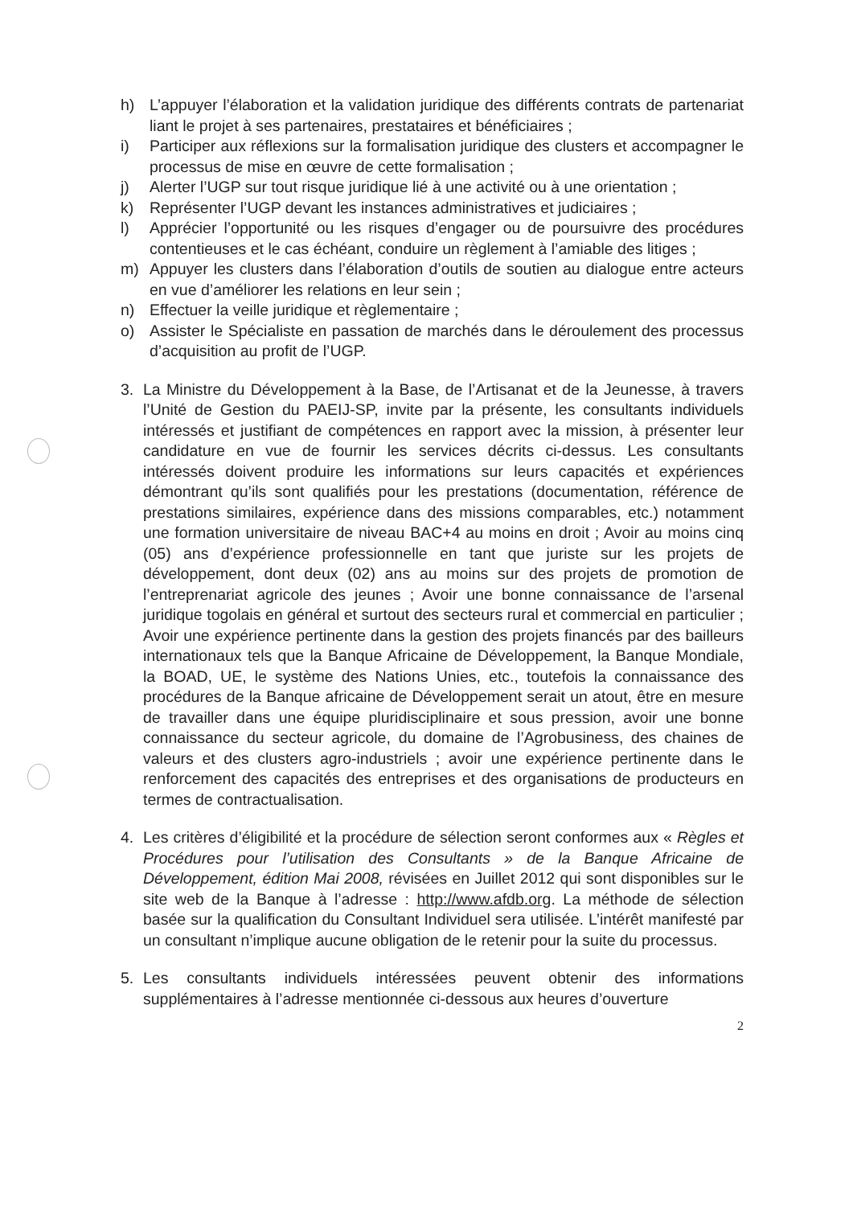h) L’appuyer l’élaboration et la validation juridique des différents contrats de partenariat liant le projet à ses partenaires, prestataires et bénéficiaires ;
i) Participer aux réflexions sur la formalisation juridique des clusters et accompagner le processus de mise en œuvre de cette formalisation ;
j) Alerter l’UGP sur tout risque juridique lié à une activité ou à une orientation ;
k) Représenter l’UGP devant les instances administratives et judiciaires ;
l) Apprécier l’opportunité ou les risques d’engager ou de poursuivre des procédures contentieuses et le cas échéant, conduire un règlement à l’amiable des litiges ;
m) Appuyer les clusters dans l’élaboration d’outils de soutien au dialogue entre acteurs en vue d’améliorer les relations en leur sein ;
n) Effectuer la veille juridique et règlementaire ;
o) Assister le Spécialiste en passation de marchés dans le déroulement des processus d’acquisition au profit de l’UGP.
3. La Ministre du Développement à la Base, de l’Artisanat et de la Jeunesse, à travers l’Unité de Gestion du PAEIJ-SP, invite par la présente, les consultants individuels intéressés et justifiant de compétences en rapport avec la mission, à présenter leur candidature en vue de fournir les services décrits ci-dessus. Les consultants intéressés doivent produire les informations sur leurs capacités et expériences démontrant qu’ils sont qualifiés pour les prestations (documentation, référence de prestations similaires, expérience dans des missions comparables, etc.) notamment une formation universitaire de niveau BAC+4 au moins en droit ; Avoir au moins cinq (05) ans d’expérience professionnelle en tant que juriste sur les projets de développement, dont deux (02) ans au moins sur des projets de promotion de l’entreprenariat agricole des jeunes ; Avoir une bonne connaissance de l’arsenal juridique togolais en général et surtout des secteurs rural et commercial en particulier ; Avoir une expérience pertinente dans la gestion des projets financés par des bailleurs internationaux tels que la Banque Africaine de Développement, la Banque Mondiale, la BOAD, UE, le système des Nations Unies, etc., toutefois la connaissance des procédures de la Banque africaine de Développement serait un atout, être en mesure de travailler dans une équipe pluridisciplinaire et sous pression, avoir une bonne connaissance du secteur agricole, du domaine de l’Agrobusiness, des chaines de valeurs et des clusters agro-industriels ; avoir une expérience pertinente dans le renforcement des capacités des entreprises et des organisations de producteurs en termes de contractualisation.
4. Les critères d’éligibilité et la procédure de sélection seront conformes aux « Règles et Procédures pour l’utilisation des Consultants » de la Banque Africaine de Développement, édition Mai 2008, révisées en Juillet 2012 qui sont disponibles sur le site web de la Banque à l’adresse : http://www.afdb.org. La méthode de sélection basée sur la qualification du Consultant Individuel sera utilisée. L’intérêt manifesté par un consultant n’implique aucune obligation de le retenir pour la suite du processus.
5. Les consultants individuels intéressées peuvent obtenir des informations supplémentaires à l’adresse mentionnée ci-dessous aux heures d’ouverture
2